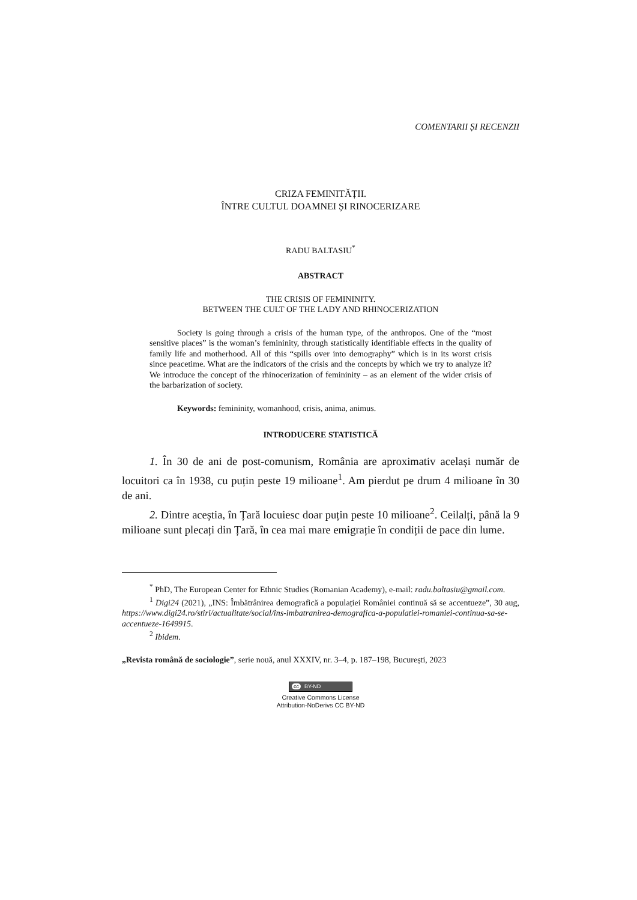COMENTARII ȘI RECENZII
CRIZA FEMINITĂȚII.
ÎNTRE CULTUL DOAMNEI ȘI RINOCERIZARE
RADU BALTASIU<sup>*</sup>
ABSTRACT
THE CRISIS OF FEMININITY.
BETWEEN THE CULT OF THE LADY AND RHINOCERIZATION
Society is going through a crisis of the human type, of the anthropos. One of the “most sensitive places” is the woman’s femininity, through statistically identifiable effects in the quality of family life and motherhood. All of this “spills over into demography” which is in its worst crisis since peacetime. What are the indicators of the crisis and the concepts by which we try to analyze it? We introduce the concept of the rhinocerization of femininity – as an element of the wider crisis of the barbarization of society.
Keywords: femininity, womanhood, crisis, anima, animus.
INTRODUCERE STATISTICĂ
1. În 30 de ani de post-comunism, România are aproximativ același număr de locuitori ca în 1938, cu puțin peste 19 milioane<sup>1</sup>. Am pierdut pe drum 4 milioane în 30 de ani.
2. Dintre aceștia, în Țară locuiesc doar puțin peste 10 milioane<sup>2</sup>. Ceilalți, până la 9 milioane sunt plecați din Țară, în cea mai mare emigrație în condiții de pace din lume.
<sup>*</sup> PhD, The European Center for Ethnic Studies (Romanian Academy), e-mail: radu.baltasiu@gmail.com.
<sup>1</sup> Digi24 (2021), „INS: Îmbătrânirea demografică a populației României continuă să se accentueze”, 30 aug, https://www.digi24.ro/stiri/actualitate/social/ins-imbatranirea-demografica-a-populatiei-romaniei-continua-sa-se-accentueze-1649915.
<sup>2</sup> Ibidem.
„Revista română de sociologie”, serie nouă, anul XXXIV, nr. 3–4, p. 187–198, București, 2023
cc BY-ND
Creative Commons License
Attribution-NoDerivs CC BY-ND